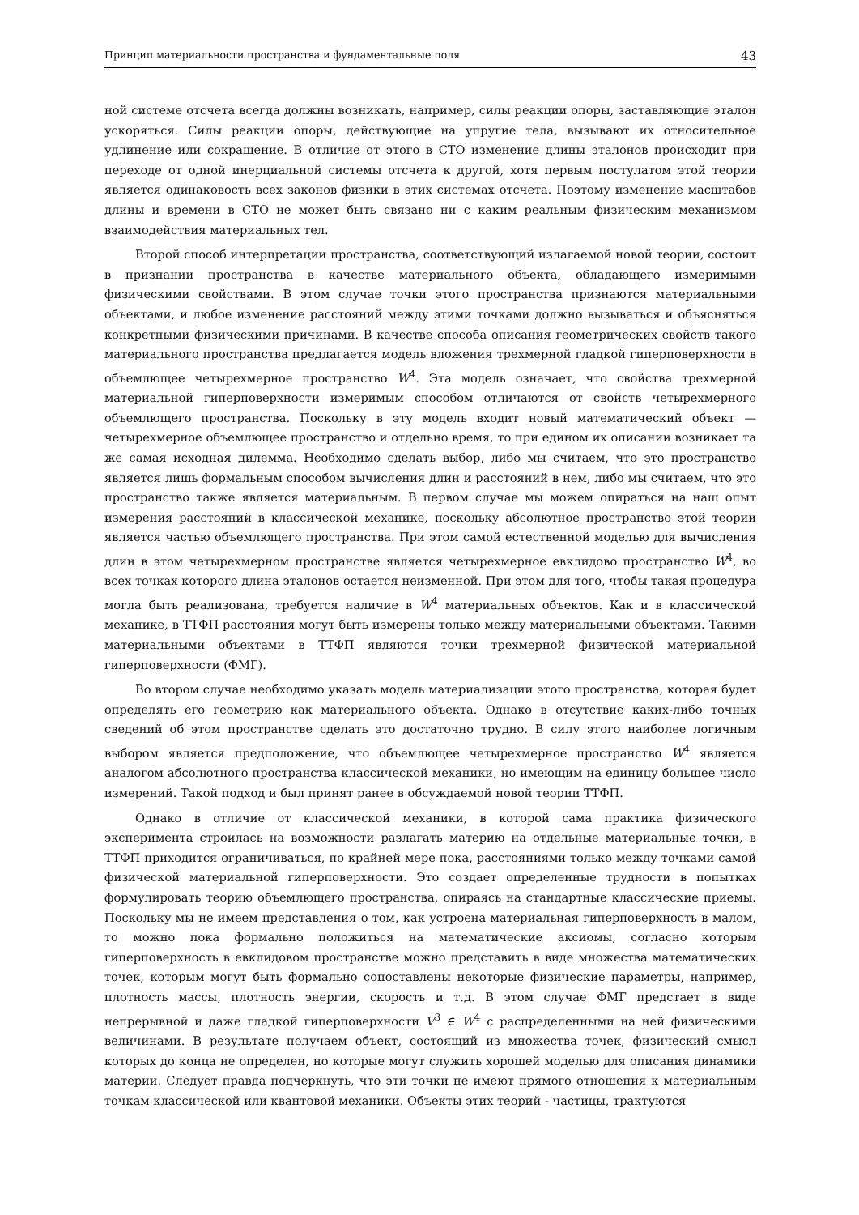Принцип материальности пространства и фундаментальные поля 43
ной системе отсчета всегда должны возникать, например, силы реакции опоры, заставляющие эталон ускоряться. Силы реакции опоры, действующие на упругие тела, вызывают их относительное удлинение или сокращение. В отличие от этого в СТО изменение длины эталонов происходит при переходе от одной инерциальной системы отсчета к другой, хотя первым постулатом этой теории является одинаковость всех законов физики в этих системах отсчета. Поэтому изменение масштабов длины и времени в СТО не может быть связано ни с каким реальным физическим механизмом взаимодействия материальных тел.
Второй способ интерпретации пространства, соответствующий излагаемой новой теории, состоит в признании пространства в качестве материального объекта, обладающего измеримыми физическими свойствами. В этом случае точки этого пространства признаются материальными объектами, и любое изменение расстояний между этими точками должно вызываться и объясняться конкретными физическими причинами. В качестве способа описания геометрических свойств такого материального пространства предлагается модель вложения трехмерной гладкой гиперповерхности в объемлющее четырехмерное пространство W<sup>4</sup>. Эта модель означает, что свойства трехмерной материальной гиперповерхности измеримым способом отличаются от свойств четырехмерного объемлющего пространства. Поскольку в эту модель входит новый математический объект — четырехмерное объемлющее пространство и отдельно время, то при едином их описании возникает та же самая исходная дилемма. Необходимо сделать выбор, либо мы считаем, что это пространство является лишь формальным способом вычисления длин и расстояний в нем, либо мы считаем, что это пространство также является материальным. В первом случае мы можем опираться на наш опыт измерения расстояний в классической механике, поскольку абсолютное пространство этой теории является частью объемлющего пространства. При этом самой естественной моделью для вычисления длин в этом четырехмерном пространстве является четырехмерное евклидово пространство W<sup>4</sup>, во всех точках которого длина эталонов остается неизменной. При этом для того, чтобы такая процедура могла быть реализована, требуется наличие в W<sup>4</sup> материальных объектов. Как и в классической механике, в ТТФП расстояния могут быть измерены только между материальными объектами. Такими материальными объектами в ТТФП являются точки трехмерной физической материальной гиперповерхности (ФМГ).
Во втором случае необходимо указать модель материализации этого пространства, которая будет определять его геометрию как материального объекта. Однако в отсутствие каких-либо точных сведений об этом пространстве сделать это достаточно трудно. В силу этого наиболее логичным выбором является предположение, что объемлющее четырехмерное пространство W<sup>4</sup> является аналогом абсолютного пространства классической механики, но имеющим на единицу большее число измерений. Такой подход и был принят ранее в обсуждаемой новой теории ТТФП.
Однако в отличие от классической механики, в которой сама практика физического эксперимента строилась на возможности разлагать материю на отдельные материальные точки, в ТТФП приходится ограничиваться, по крайней мере пока, расстояниями только между точками самой физической материальной гиперповерхности. Это создает определенные трудности в попытках формулировать теорию объемлющего пространства, опираясь на стандартные классические приемы. Поскольку мы не имеем представления о том, как устроена материальная гиперповерхность в малом, то можно пока формально положиться на математические аксиомы, согласно которым гиперповерхность в евклидовом пространстве можно представить в виде множества математических точек, которым могут быть формально сопоставлены некоторые физические параметры, например, плотность массы, плотность энергии, скорость и т.д. В этом случае ФМГ предстает в виде непрерывной и даже гладкой гиперповерхности V<sup>3</sup> ∈ W<sup>4</sup> с распределенными на ней физическими величинами. В результате получаем объект, состоящий из множества точек, физический смысл которых до конца не определен, но которые могут служить хорошей моделью для описания динамики материи. Следует правда подчеркнуть, что эти точки не имеют прямого отношения к материальным точкам классической или квантовой механики. Объекты этих теорий - частицы, трактуются